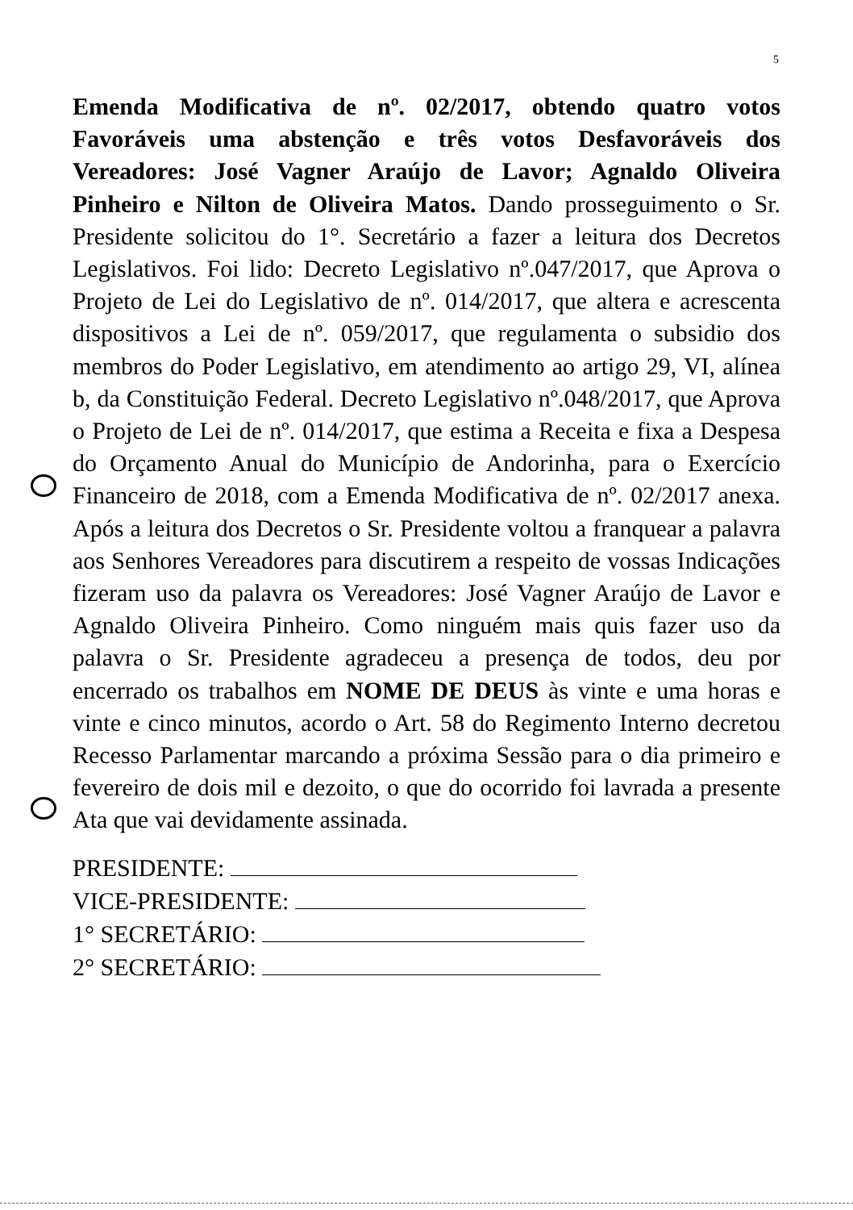5
Emenda Modificativa de nº. 02/2017, obtendo quatro votos Favoráveis uma abstenção e três votos Desfavoráveis dos Vereadores: José Vagner Araújo de Lavor; Agnaldo Oliveira Pinheiro e Nilton de Oliveira Matos. Dando prosseguimento o Sr. Presidente solicitou do 1°. Secretário a fazer a leitura dos Decretos Legislativos. Foi lido: Decreto Legislativo nº.047/2017, que Aprova o Projeto de Lei do Legislativo de nº. 014/2017, que altera e acrescenta dispositivos a Lei de nº. 059/2017, que regulamenta o subsidio dos membros do Poder Legislativo, em atendimento ao artigo 29, VI, alínea b, da Constituição Federal. Decreto Legislativo nº.048/2017, que Aprova o Projeto de Lei de nº. 014/2017, que estima a Receita e fixa a Despesa do Orçamento Anual do Município de Andorinha, para o Exercício Financeiro de 2018, com a Emenda Modificativa de nº. 02/2017 anexa. Após a leitura dos Decretos o Sr. Presidente voltou a franquear a palavra aos Senhores Vereadores para discutirem a respeito de vossas Indicações fizeram uso da palavra os Vereadores: José Vagner Araújo de Lavor e Agnaldo Oliveira Pinheiro. Como ninguém mais quis fazer uso da palavra o Sr. Presidente agradeceu a presença de todos, deu por encerrado os trabalhos em NOME DE DEUS às vinte e uma horas e vinte e cinco minutos, acordo o Art. 58 do Regimento Interno decretou Recesso Parlamentar marcando a próxima Sessão para o dia primeiro e fevereiro de dois mil e dezoito, o que do ocorrido foi lavrada a presente Ata que vai devidamente assinada.
PRESIDENTE:
VICE-PRESIDENTE:
1° SECRETÁRIO:
2° SECRETÁRIO: